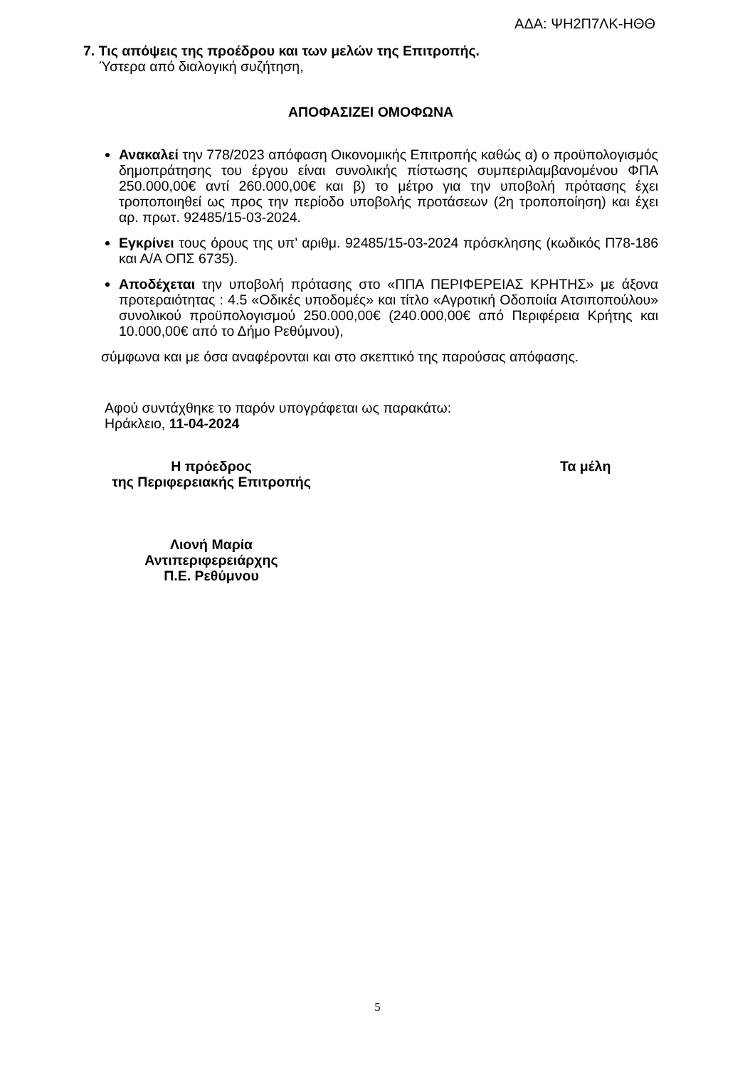ΑΔΑ: ΨΗ2Π7ΛΚ-ΗΘΘ
7. Τις απόψεις της προέδρου και των μελών της Επιτροπής.
Ύστερα από διαλογική συζήτηση,
ΑΠΟΦΑΣΙΖΕΙ ΟΜΟΦΩΝΑ
Ανακαλεί την 778/2023 απόφαση Οικονομικής Επιτροπής καθώς α) ο προϋπολογισμός δημοπράτησης του έργου είναι συνολικής πίστωσης συμπεριλαμβανομένου ΦΠΑ 250.000,00€ αντί 260.000,00€ και β) το μέτρο για την υποβολή πρότασης έχει τροποποιηθεί ως προς την περίοδο υποβολής προτάσεων (2η τροποποίηση) και έχει αρ. πρωτ. 92485/15-03-2024.
Εγκρίνει τους όρους της υπ’ αριθμ. 92485/15-03-2024 πρόσκλησης (κωδικός Π78-186 και Α/Α ΟΠΣ 6735).
Αποδέχεται την υποβολή πρότασης στο «ΠΠΑ ΠΕΡΙΦΕΡΕΙΑΣ ΚΡΗΤΗΣ» με άξονα προτεραιότητας : 4.5 «Οδικές υποδομές» και τίτλο «Αγροτική Οδοποιία Ατσιποπούλου» συνολικού προϋπολογισμού 250.000,00€ (240.000,00€ από Περιφέρεια Κρήτης και 10.000,00€ από το Δήμο Ρεθύμνου),
σύμφωνα και με όσα αναφέρονται και στο σκεπτικό της παρούσας απόφασης.
Αφού συντάχθηκε το παρόν υπογράφεται ως παρακάτω:
Ηράκλειο, 11-04-2024
Η πρόεδρος
της Περιφερειακής Επιτροπής
Λιονή Μαρία
Αντιπεριφερειάρχης
Π.Ε. Ρεθύμνου
Τα μέλη
5